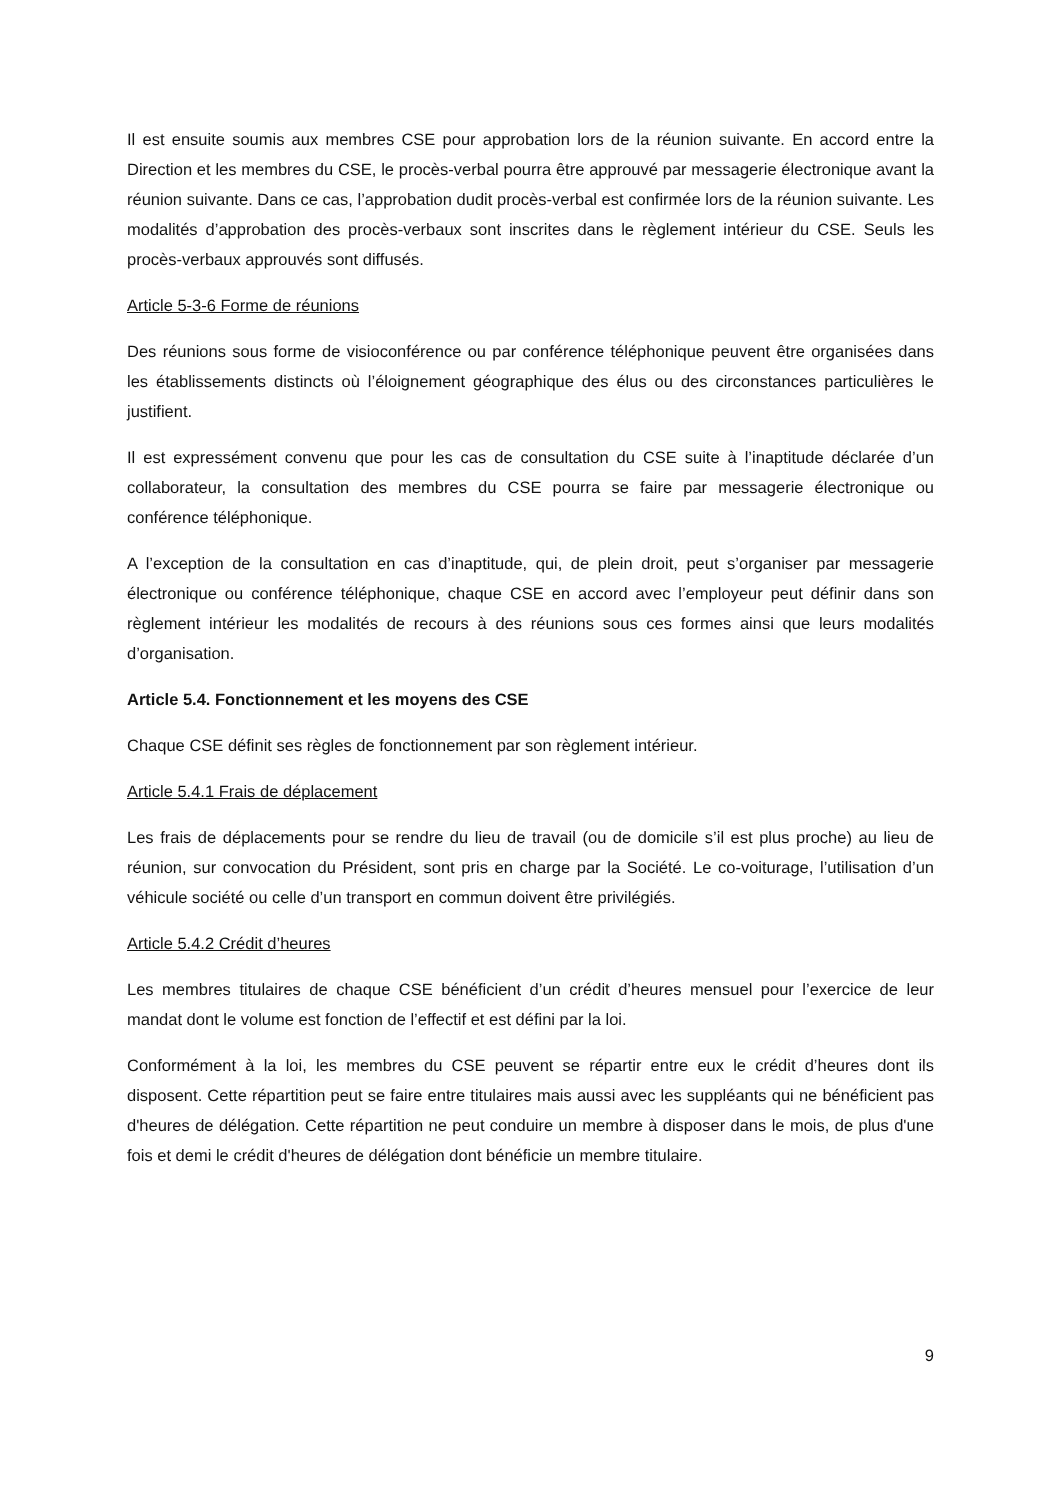Il est ensuite soumis aux membres CSE pour approbation lors de la réunion suivante. En accord entre la Direction et les membres du CSE, le procès-verbal pourra être approuvé par messagerie électronique avant la réunion suivante. Dans ce cas, l’approbation dudit procès-verbal est confirmée lors de la réunion suivante. Les modalités d’approbation des procès-verbaux sont inscrites dans le règlement intérieur du CSE. Seuls les procès-verbaux approuvés sont diffusés.
Article 5-3-6 Forme de réunions
Des réunions sous forme de visioconférence ou par conférence téléphonique peuvent être organisées dans les établissements distincts où l’éloignement géographique des élus ou des circonstances particulières le justifient.
Il est expressément convenu que pour les cas de consultation du CSE suite à l’inaptitude déclarée d’un collaborateur, la consultation des membres du CSE pourra se faire par messagerie électronique ou conférence téléphonique.
A l’exception de la consultation en cas d’inaptitude, qui, de plein droit, peut s’organiser par messagerie électronique ou conférence téléphonique, chaque CSE en accord avec l’employeur peut définir dans son règlement intérieur les modalités de recours à des réunions sous ces formes ainsi que leurs modalités d’organisation.
Article 5.4. Fonctionnement et les moyens des CSE
Chaque CSE définit ses règles de fonctionnement par son règlement intérieur.
Article 5.4.1 Frais de déplacement
Les frais de déplacements pour se rendre du lieu de travail (ou de domicile s’il est plus proche) au lieu de réunion, sur convocation du Président, sont pris en charge par la Société. Le co-voiturage, l’utilisation d’un véhicule société ou celle d’un transport en commun doivent être privilégiés.
Article 5.4.2 Crédit d’heures
Les membres titulaires de chaque CSE bénéficient d’un crédit d’heures mensuel pour l’exercice de leur mandat dont le volume est fonction de l’effectif et est défini par la loi.
Conformément à la loi, les membres du CSE peuvent se répartir entre eux le crédit d’heures dont ils disposent. Cette répartition peut se faire entre titulaires mais aussi avec les suppléants qui ne bénéficient pas d'heures de délégation. Cette répartition ne peut conduire un membre à disposer dans le mois, de plus d'une fois et demi le crédit d'heures de délégation dont bénéficie un membre titulaire.
9